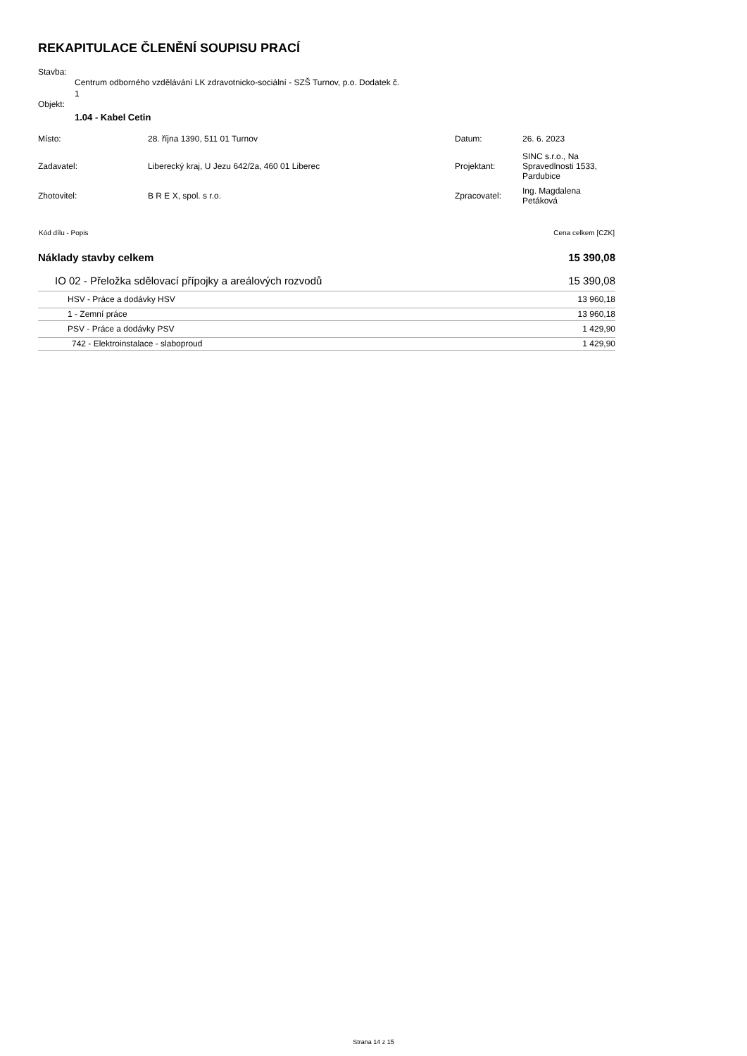REKAPITULACE ČLENĚNÍ SOUPISU PRACÍ
Stavba:
Centrum odborného vzdělávání LK zdravotnicko-sociální - SZŠ Turnov, p.o. Dodatek č.
1
Objekt:
1.04 - Kabel Cetin
| Místo: | 28. října 1390, 511 01 Turnov | Datum: | 26. 6. 2023 |
| Zadavatel: | Liberecký kraj, U Jezu 642/2a, 460 01 Liberec | Projektant: | SINC s.r.o., Na Spravedlnosti 1533, Pardubice |
| Zhotovitel: | B R E X, spol. s r.o. | Zpracovatel: | Ing. Magdalena Petáková |
| Kód dílu - Popis | Cena celkem [CZK] |
| --- | --- |
| Náklady stavby celkem | 15 390,08 |
| IO 02 - Přeložka sdělovací přípojky a areálových rozvodů | 15 390,08 |
| HSV - Práce a dodávky HSV | 13 960,18 |
| 1 - Zemní práce | 13 960,18 |
| PSV - Práce a dodávky PSV | 1 429,90 |
| 742 - Elektroinstalace - slaboproud | 1 429,90 |
Strana 14 z 15